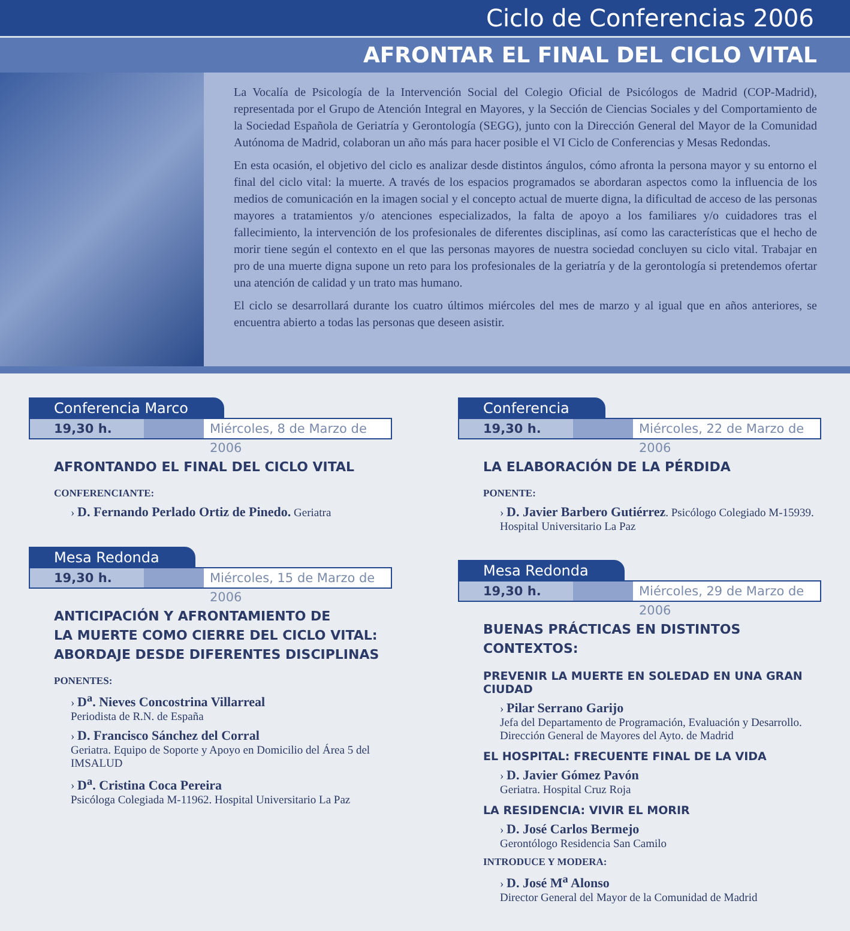Ciclo de Conferencias 2006
AFRONTAR EL FINAL DEL CICLO VITAL
La Vocalía de Psicología de la Intervención Social del Colegio Oficial de Psicólogos de Madrid (COP-Madrid), representada por el Grupo de Atención Integral en Mayores, y la Sección de Ciencias Sociales y del Comportamiento de la Sociedad Española de Geriatría y Gerontología (SEGG), junto con la Dirección General del Mayor de la Comunidad Autónoma de Madrid, colaboran un año más para hacer posible el VI Ciclo de Conferencias y Mesas Redondas.
En esta ocasión, el objetivo del ciclo es analizar desde distintos ángulos, cómo afronta la persona mayor y su entorno el final del ciclo vital: la muerte. A través de los espacios programados se abordaran aspectos como la influencia de los medios de comunicación en la imagen social y el concepto actual de muerte digna, la dificultad de acceso de las personas mayores a tratamientos y/o atenciones especializados, la falta de apoyo a los familiares y/o cuidadores tras el fallecimiento, la intervención de los profesionales de diferentes disciplinas, así como las características que el hecho de morir tiene según el contexto en el que las personas mayores de nuestra sociedad concluyen su ciclo vital. Trabajar en pro de una muerte digna supone un reto para los profesionales de la geriatría y de la gerontología si pretendemos ofertar una atención de calidad y un trato mas humano.
El ciclo se desarrollará durante los cuatro últimos miércoles del mes de marzo y al igual que en años anteriores, se encuentra abierto a todas las personas que deseen asistir.
Conferencia Marco
19,30 h. Miércoles, 8 de Marzo de 2006
AFRONTANDO EL FINAL DEL CICLO VITAL
CONFERENCIANTE:
› D. Fernando Perlado Ortiz de Pinedo. Geriatra
Mesa Redonda
19,30 h. Miércoles, 15 de Marzo de 2006
ANTICIPACIÓN Y AFRONTAMIENTO DE
LA MUERTE COMO CIERRE DEL CICLO VITAL:
ABORDAJE DESDE DIFERENTES DISCIPLINAS
PONENTES:
› D<sup>a</sup>. Nieves Concostrina Villarreal
Periodista de R.N. de España
› D. Francisco Sánchez del Corral
Geriatra. Equipo de Soporte y Apoyo en Domicilio del Área 5 del IMSALUD
› D<sup>a</sup>. Cristina Coca Pereira
Psicóloga Colegiada M-11962. Hospital Universitario La Paz
Conferencia
19,30 h. Miércoles, 22 de Marzo de 2006
LA ELABORACIÓN DE LA PÉRDIDA
PONENTE:
› D. Javier Barbero Gutiérrez. Psicólogo Colegiado M-15939. Hospital Universitario La Paz
Mesa Redonda
19,30 h. Miércoles, 29 de Marzo de 2006
BUENAS PRÁCTICAS EN DISTINTOS CONTEXTOS:
PREVENIR LA MUERTE EN SOLEDAD EN UNA GRAN CIUDAD
› Pilar Serrano Garijo
Jefa del Departamento de Programación, Evaluación y Desarrollo. Dirección General de Mayores del Ayto. de Madrid
EL HOSPITAL: FRECUENTE FINAL DE LA VIDA
› D. Javier Gómez Pavón
Geriatra. Hospital Cruz Roja
LA RESIDENCIA: VIVIR EL MORIR
› D. José Carlos Bermejo
Gerontólogo Residencia San Camilo
INTRODUCE Y MODERA:
› D. José M<sup>a</sup> Alonso
Director General del Mayor de la Comunidad de Madrid